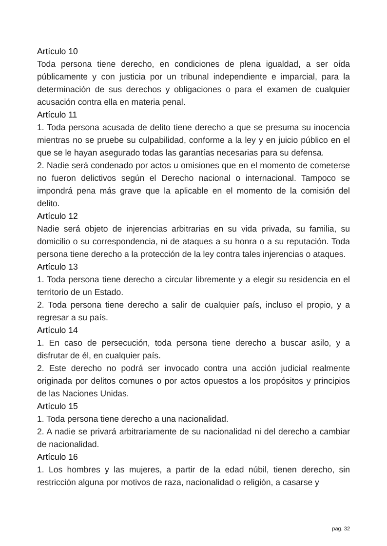Artículo 10
Toda persona tiene derecho, en condiciones de plena igualdad, a ser oída públicamente y con justicia por un tribunal independiente e imparcial, para la determinación de sus derechos y obligaciones o para el examen de cualquier acusación contra ella en materia penal.
Artículo 11
1. Toda persona acusada de delito tiene derecho a que se presuma su inocencia mientras no se pruebe su culpabilidad, conforme a la ley y en juicio público en el que se le hayan asegurado todas las garantías necesarias para su defensa.
2. Nadie será condenado por actos u omisiones que en el momento de cometerse no fueron delictivos según el Derecho nacional o internacional. Tampoco se impondrá pena más grave que la aplicable en el momento de la comisión del delito.
Artículo 12
Nadie será objeto de injerencias arbitrarias en su vida privada, su familia, su domicilio o su correspondencia, ni de ataques a su honra o a su reputación. Toda persona tiene derecho a la protección de la ley contra tales injerencias o ataques.
Artículo 13
1. Toda persona tiene derecho a circular libremente y a elegir su residencia en el territorio de un Estado.
2. Toda persona tiene derecho a salir de cualquier país, incluso el propio, y a regresar a su país.
Artículo 14
1. En caso de persecución, toda persona tiene derecho a buscar asilo, y a disfrutar de él, en cualquier país.
2. Este derecho no podrá ser invocado contra una acción judicial realmente originada por delitos comunes o por actos opuestos a los propósitos y principios de las Naciones Unidas.
Artículo 15
1. Toda persona tiene derecho a una nacionalidad.
2. A nadie se privará arbitrariamente de su nacionalidad ni del derecho a cambiar de nacionalidad.
Artículo 16
1. Los hombres y las mujeres, a partir de la edad núbil, tienen derecho, sin restricción alguna por motivos de raza, nacionalidad o religión, a casarse y
pag. 32